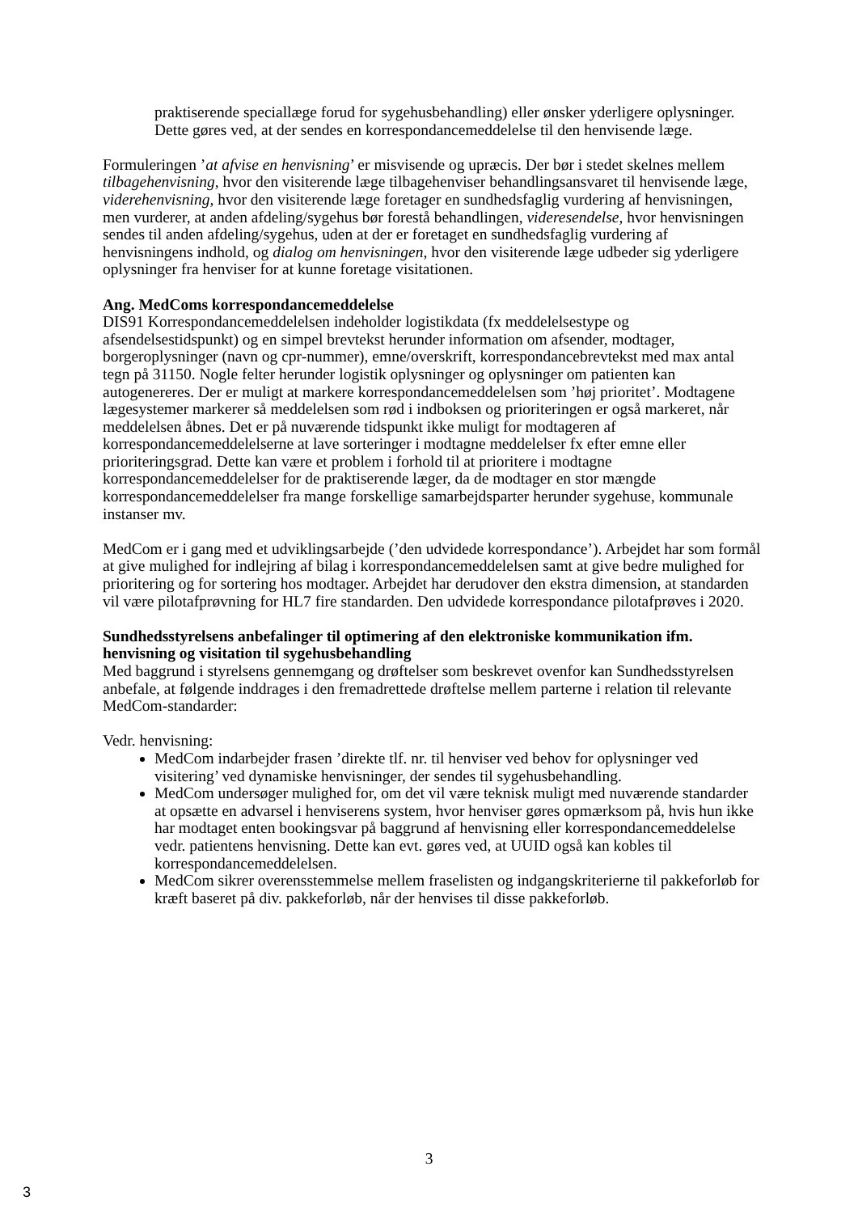praktiserende speciallæge forud for sygehusbehandling) eller ønsker yderligere oplysninger. Dette gøres ved, at der sendes en korrespondancemeddelelse til den henvisende læge.
Formuleringen ’at afvise en henvisning’ er misvisende og upræcis. Der bør i stedet skelnes mellem tilbagehenvisning, hvor den visiterende læge tilbagehenviser behandlingsansvaret til henvisende læge, viderehenvisning, hvor den visiterende læge foretager en sundhedsfaglig vurdering af henvisningen, men vurderer, at anden afdeling/sygehus bør forestå behandlingen, videresendelse, hvor henvisningen sendes til anden afdeling/sygehus, uden at der er foretaget en sundhedsfaglig vurdering af henvisningens indhold, og dialog om henvisningen, hvor den visiterende læge udbeder sig yderligere oplysninger fra henviser for at kunne foretage visitationen.
Ang. MedComs korrespondancemeddelelse
DIS91 Korrespondancemeddelelsen indeholder logistikdata (fx meddelelsestype og afsendelsestidspunkt) og en simpel brevtekst herunder information om afsender, modtager, borgeroplysninger (navn og cpr-nummer), emne/overskrift, korrespondancebrevtekst med max antal tegn på 31150. Nogle felter herunder logistik oplysninger og oplysninger om patienten kan autogenereres. Der er muligt at markere korrespondancemeddelelsen som ’høj prioritet’. Modtagene lægesystemer markerer så meddelelsen som rød i indboksen og prioriteringen er også markeret, når meddelelsen åbnes. Det er på nuværende tidspunkt ikke muligt for modtageren af korrespondancemeddelelserne at lave sorteringer i modtagne meddelelser fx efter emne eller prioriteringsgrad. Dette kan være et problem i forhold til at prioritere i modtagne korrespondancemeddelelser for de praktiserende læger, da de modtager en stor mængde korrespondancemeddelelser fra mange forskellige samarbejdsparter herunder sygehuse, kommunale instanser mv.
MedCom er i gang med et udviklingsarbejde (’den udvidede korrespondance’). Arbejdet har som formål at give mulighed for indlejring af bilag i korrespondancemeddelelsen samt at give bedre mulighed for prioritering og for sortering hos modtager. Arbejdet har derudover den ekstra dimension, at standarden vil være pilotafprøvning for HL7 fire standarden. Den udvidede korrespondance pilotafprøves i 2020.
Sundhedsstyrelsens anbefalinger til optimering af den elektroniske kommunikation ifm. henvisning og visitation til sygehusbehandling
Med baggrund i styrelsens gennemgang og drøftelser som beskrevet ovenfor kan Sundhedsstyrelsen anbefale, at følgende inddrages i den fremadrettede drøftelse mellem parterne i relation til relevante MedCom-standarder:
Vedr. henvisning:
MedCom indarbejder frasen ’direkte tlf. nr. til henviser ved behov for oplysninger ved visitering’ ved dynamiske henvisninger, der sendes til sygehusbehandling.
MedCom undersøger mulighed for, om det vil være teknisk muligt med nuværende standarder at opsætte en advarsel i henviserens system, hvor henviser gøres opmærksom på, hvis hun ikke har modtaget enten bookingsvar på baggrund af henvisning eller korrespondancemeddelelse vedr. patientens henvisning. Dette kan evt. gøres ved, at UUID også kan kobles til korrespondancemeddelelsen.
MedCom sikrer overensstemmelse mellem fraselisten og indgangskriterierne til pakkeforløb for kræft baseret på div. pakkeforløb, når der henvises til disse pakkeforløb.
3
3